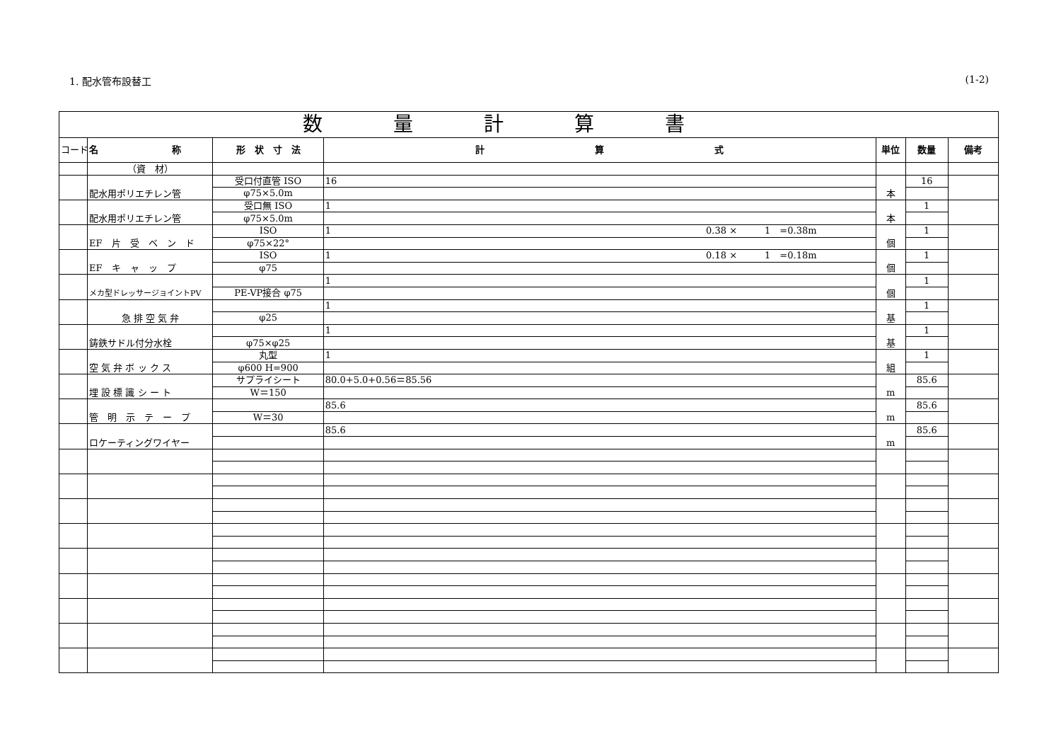1. 配水管布設替工 (1-2)
| 数量計算書 | | | | | | |
| --- | --- | --- | --- | --- | --- | --- |
| コード | 名 称 | 形 状 寸 法 | 計 算 式 | 単位 | 数量 | 備考 |
| | （資 材） | | | | | |
| | 配水用ポリエチレン管 | 受口付直管 ISO | 16 | 本 | 16 | |
| | | φ75×5.0m | | | | |
| | 配水用ポリエチレン管 | 受口無 ISO | 1 | 本 | 1 | |
| | | φ75×5.0m | | | | |
| | EF 片 受 ベ ン ド | ISO | 1 0.38 × 1 =0.38m | 個 | 1 | |
| | | φ75×22° | | | | |
| | EF キ ャ ッ プ | ISO | 1 0.18 × 1 =0.18m | 個 | 1 | |
| | | φ75 | | | | |
| | メカ型ドレッサージョイントPV | | 1 | 個 | 1 | |
| | | PE-VP接合 φ75 | | | | |
| | 急 排 空 気 弁 | | 1 | 基 | 1 | |
| | | φ25 | | | | |
| | 鋳鉄サドル付分水栓 | | 1 | 基 | 1 | |
| | | φ75×φ25 | | | | |
| | 空 気 弁 ボ ッ ク ス | 丸型 | 1 | 組 | 1 | |
| | | φ600 H=900 | | | | |
| | 埋 設 標 識 シ ー ト | サプライシート | 80.0+5.0+0.56＝85.56 | m | 85.6 | |
| | | W＝150 | | | | |
| | 管 明 示 テ ー プ | | 85.6 | m | 85.6 | |
| | | W＝30 | | | | |
| | ロケーティングワイヤー | | 85.6 | m | 85.6 | |